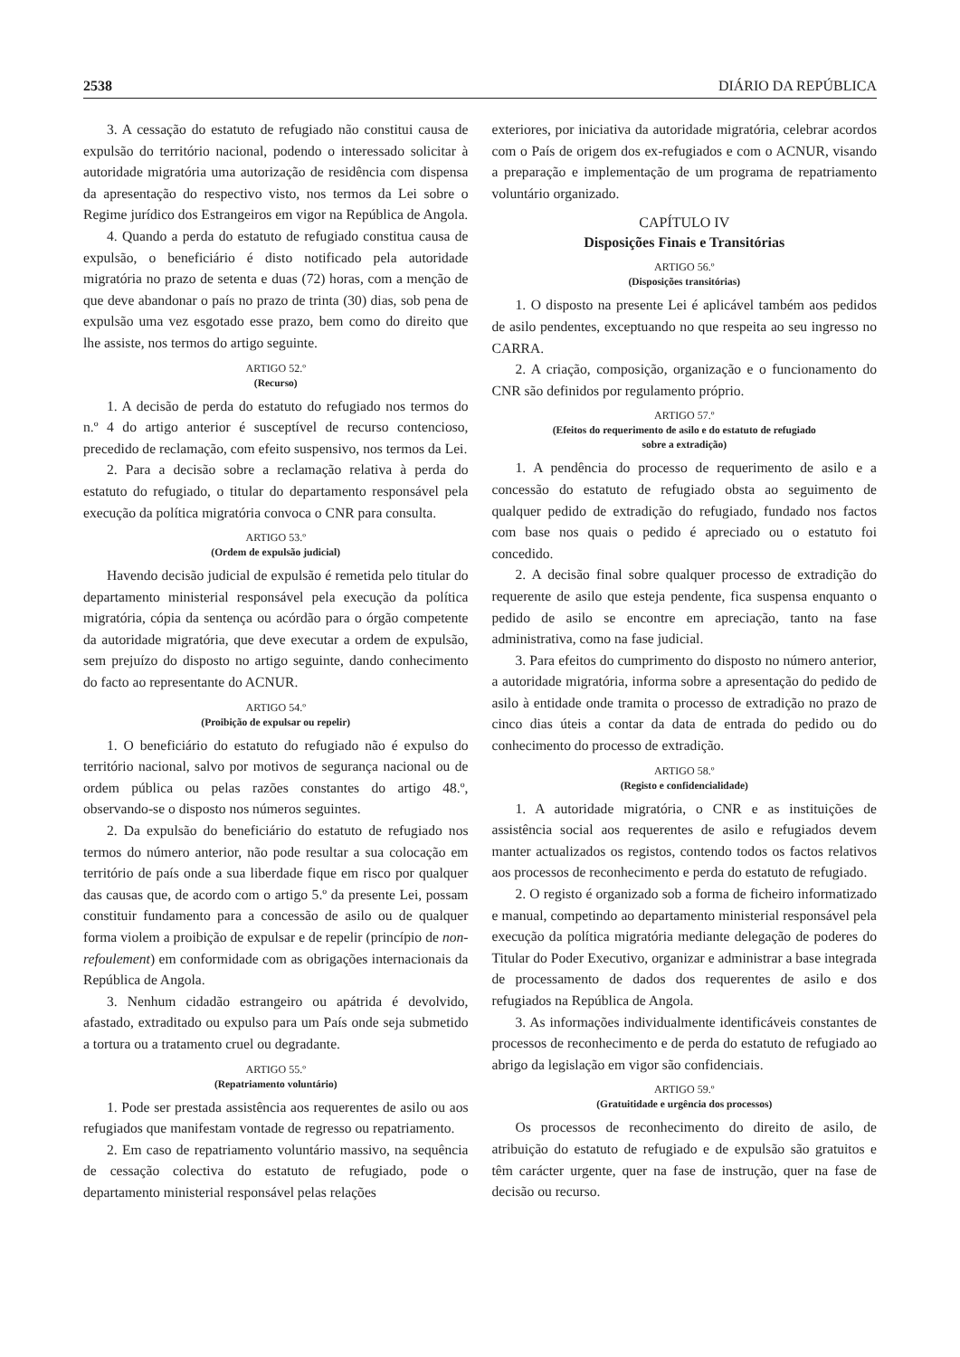2538 DIÁRIO DA REPÚBLICA
3. A cessação do estatuto de refugiado não constitui causa de expulsão do território nacional, podendo o interessado solicitar à autoridade migratória uma autorização de residência com dispensa da apresentação do respectivo visto, nos termos da Lei sobre o Regime jurídico dos Estrangeiros em vigor na República de Angola.
4. Quando a perda do estatuto de refugiado constitua causa de expulsão, o beneficiário é disto notificado pela autoridade migratória no prazo de setenta e duas (72) horas, com a menção de que deve abandonar o país no prazo de trinta (30) dias, sob pena de expulsão uma vez esgotado esse prazo, bem como do direito que lhe assiste, nos termos do artigo seguinte.
ARTIGO 52.º
(Recurso)
1. A decisão de perda do estatuto do refugiado nos termos do n.º 4 do artigo anterior é susceptível de recurso contencioso, precedido de reclamação, com efeito suspensivo, nos termos da Lei.
2. Para a decisão sobre a reclamação relativa à perda do estatuto do refugiado, o titular do departamento responsável pela execução da política migratória convoca o CNR para consulta.
ARTIGO 53.º
(Ordem de expulsão judicial)
Havendo decisão judicial de expulsão é remetida pelo titular do departamento ministerial responsável pela execução da política migratória, cópia da sentença ou acórdão para o órgão competente da autoridade migratória, que deve executar a ordem de expulsão, sem prejuízo do disposto no artigo seguinte, dando conhecimento do facto ao representante do ACNUR.
ARTIGO 54.º
(Proibição de expulsar ou repelir)
1. O beneficiário do estatuto do refugiado não é expulso do território nacional, salvo por motivos de segurança nacional ou de ordem pública ou pelas razões constantes do artigo 48.º, observando-se o disposto nos números seguintes.
2. Da expulsão do beneficiário do estatuto de refugiado nos termos do número anterior, não pode resultar a sua colocação em território de país onde a sua liberdade fique em risco por qualquer das causas que, de acordo com o artigo 5.º da presente Lei, possam constituir fundamento para a concessão de asilo ou de qualquer forma violem a proibição de expulsar e de repelir (princípio de non-refoulement) em conformidade com as obrigações internacionais da República de Angola.
3. Nenhum cidadão estrangeiro ou apátrida é devolvido, afastado, extraditado ou expulso para um País onde seja submetido a tortura ou a tratamento cruel ou degradante.
ARTIGO 55.º
(Repatriamento voluntário)
1. Pode ser prestada assistência aos requerentes de asilo ou aos refugiados que manifestam vontade de regresso ou repatriamento.
2. Em caso de repatriamento voluntário massivo, na sequência de cessação colectiva do estatuto de refugiado, pode o departamento ministerial responsável pelas relações
exteriores, por iniciativa da autoridade migratória, celebrar acordos com o País de origem dos ex-refugiados e com o ACNUR, visando a preparação e implementação de um programa de repatriamento voluntário organizado.
CAPÍTULO IV
Disposições Finais e Transitórias
ARTIGO 56.º
(Disposições transitórias)
1. O disposto na presente Lei é aplicável também aos pedidos de asilo pendentes, exceptuando no que respeita ao seu ingresso no CARRA.
2. A criação, composição, organização e o funcionamento do CNR são definidos por regulamento próprio.
ARTIGO 57.º
(Efeitos do requerimento de asilo e do estatuto de refugiado
sobre a extradição)
1. A pendência do processo de requerimento de asilo e a concessão do estatuto de refugiado obsta ao seguimento de qualquer pedido de extradição do refugiado, fundado nos factos com base nos quais o pedido é apreciado ou o estatuto foi concedido.
2. A decisão final sobre qualquer processo de extradição do requerente de asilo que esteja pendente, fica suspensa enquanto o pedido de asilo se encontre em apreciação, tanto na fase administrativa, como na fase judicial.
3. Para efeitos do cumprimento do disposto no número anterior, a autoridade migratória, informa sobre a apresentação do pedido de asilo à entidade onde tramita o processo de extradição no prazo de cinco dias úteis a contar da data de entrada do pedido ou do conhecimento do processo de extradição.
ARTIGO 58.º
(Registo e confidencialidade)
1. A autoridade migratória, o CNR e as instituições de assistência social aos requerentes de asilo e refugiados devem manter actualizados os registos, contendo todos os factos relativos aos processos de reconhecimento e perda do estatuto de refugiado.
2. O registo é organizado sob a forma de ficheiro informatizado e manual, competindo ao departamento ministerial responsável pela execução da política migratória mediante delegação de poderes do Titular do Poder Executivo, organizar e administrar a base integrada de processamento de dados dos requerentes de asilo e dos refugiados na República de Angola.
3. As informações individualmente identificáveis constantes de processos de reconhecimento e de perda do estatuto de refugiado ao abrigo da legislação em vigor são confidenciais.
ARTIGO 59.º
(Gratuitidade e urgência dos processos)
Os processos de reconhecimento do direito de asilo, de atribuição do estatuto de refugiado e de expulsão são gratuitos e têm carácter urgente, quer na fase de instrução, quer na fase de decisão ou recurso.